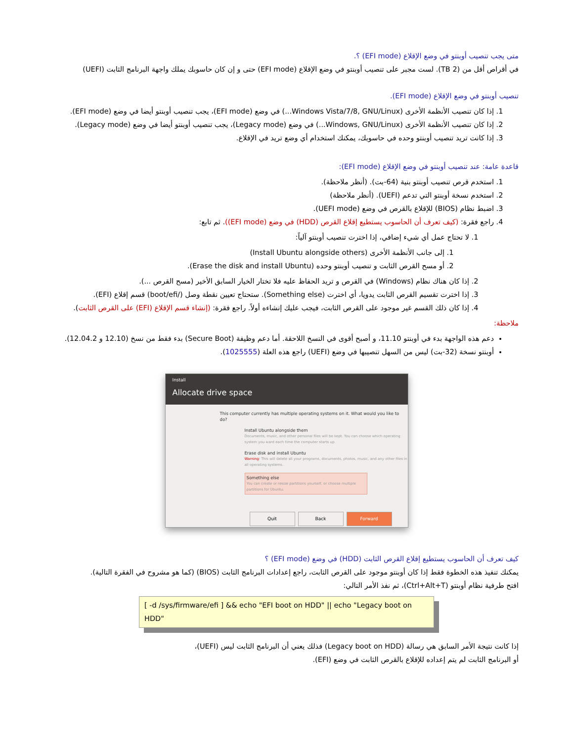متى يجب تنصيب أوبنتو في وضع الإقلاع (EFI mode) ؟.
في أقراص أقل من (2 TB). لست مجبر على تنصيب أوبنتو في وضع الإقلاع (EFI mode) حتى و إن كان حاسوبك يملك واجهة البرنامج الثابت (UEFI)
تنصيب أوبنتو في وضع الإقلاع (EFI mode).
1. إذا كان تنصيب الأنظمة الأخرى (Windows Vista/7/8, GNU/Linux...) في وضع (EFI mode)، يجب تنصيب أوبنتو أيضا في وضع (EFI mode).
2. إذا كان تنصيب الأنظمة الأخرى (Windows, GNU/Linux...) في وضع (Legacy mode)، يجب تنصيب أوبنتو أيضا في وضع (Legacy mode).
3. إذا كانت تريد تنصيب أوبنتو وحده في حاسوبك، يمكنك استخدام أي وضع تريد في الإقلاع.
قاعدة عامة: عند تنصيب أوبنتو في وضع الإقلاع (EFI mode):
1. استخدم قرص تنصيب أوبنتو بنية (64-بت). (أنظر ملاحظة).
2. استخدم نسخة أوبنتو التي تدعم (UEFI). (أنظر ملاحظة)
3. اضبط نظام (BIOS) للإقلاع بالقرص في وضع (UEFI mode).
4. راجع فقرة: (كيف تعرف أن الحاسوب يستطيع إقلاع القرص (HDD) في وضع (EFI mode)). ثم تابع:
1. لا تحتاج عمل أي شيء إضافي، إذا اخترت تنصيب أوبنتو آلياً:
1. إلى جانب الأنظمة الأخرى (Install Ubuntu alongside others)
2. أو مسح القرص الثابت و تنصيب أوبنتو وحده (Erase the disk and install Ubuntu).
2. إذا كان هناك نظام (Windows) في القرص و تريد الحفاظ عليه فلا تختار الخيار السابق الأخير (مسح القرص ...).
3. إذا اخترت تقسيم القرص الثابت يدويا، أي اخترت (Something else). ستحتاج تعيين نقطة وصل (/boot/efi) قسم إقلاع (EFI).
4. إذا كان ذلك القسم غير موجود على القرص الثابت، فيجب عليك إنشاءه أولاً. راجع فقرة: (إنشاء قسم الإقلاع (EFI) على القرص الثابت).
ملاحظة:
دعم هذه الواجهة بدء في أوبنتو 11.10، و أصبح أقوى في النسخ اللاحقة. أما دعم وظيفة (Secure Boot) بدء فقط من نسخ (12.10 و 12.04.2).
أوبنتو نسخة (32-بت) ليس من السهل تنصيبها في وضع (UEFI) راجع هذه العلة (1025555).
Install
Allocate drive space
This computer currently has multiple operating systems on it. What would you like to do?
Install Ubuntu alongside them
Documents, music, and other personal files will be kept. You can choose which operating system you want each time the computer starts up.
Erase disk and install Ubuntu
Warning: This will delete all your programs, documents, photos, music, and any other files in all operating systems.
Something else
You can create or resize partitions yourself, or choose multiple partitions for Ubuntu.
Quit Back Forward
كيف تعرف أن الحاسوب يستطيع إقلاع القرص الثابت (HDD) في وضع (EFI mode) ؟
يمكنك تنفيذ هذه الخطوة فقط إذا كان أوبنتو موجود على القرص الثابت، راجع إعدادات البرنامج الثابت (BIOS) (كما هو مشروح في الفقرة التالية).
افتح طرفية نظام أوبنتو (Ctrl+Alt+T)، ثم نفذ الأمر التالي:
[ -d /sys/firmware/efi ] && echo "EFI boot on HDD" || echo "Legacy boot on HDD"
إذا كانت نتيجة الأمر السابق هي رسالة (Legacy boot on HDD) فذلك يعني أن البرنامج الثابت ليس (UEFI)،
أو البرنامج الثابت لم يتم إعداده للإقلاع بالقرص الثابت في وضع (EFI).